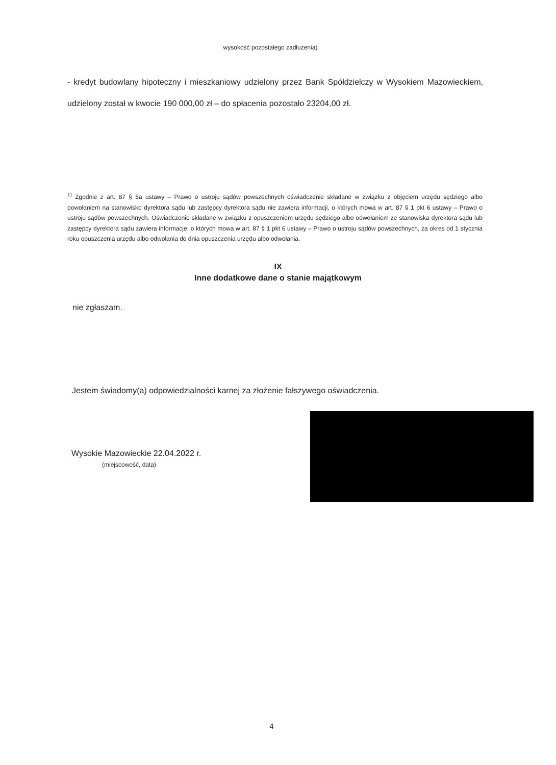wysokość pozostałego zadłużenia)
- kredyt budowlany hipoteczny i mieszkaniowy udzielony przez Bank Spółdzielczy w Wysokiem Mazowieckiem, udzielony został w kwocie 190 000,00 zł – do spłacenia pozostało 23204,00 zł.
<sup>1)</sup> Zgodnie z art. 87 § 5a ustawy – Prawo o ustroju sądów powszechnych oświadczenie składane w związku z objęciem urzędu sędziego albo powołaniem na stanowisko dyrektora sądu lub zastępcy dyrektora sądu nie zawiera informacji, o których mowa w art. 87 § 1 pkt 6 ustawy – Prawo o ustroju sądów powszechnych. Oświadczenie składane w związku z opuszczeniem urzędu sędziego albo odwołaniem ze stanowiska dyrektora sądu lub zastępcy dyrektora sądu zawiera informacje, o których mowa w art. 87 § 1 pkt 6 ustawy – Prawo o ustroju sądów powszechnych, za okres od 1 stycznia roku opuszczenia urzędu albo odwołania do dnia opuszczenia urzędu albo odwołania.
IX
Inne dodatkowe dane o stanie majątkowym
nie zgłaszam.
Jestem świadomy(a) odpowiedzialności karnej za złożenie fałszywego oświadczenia.
Wysokie Mazowieckie 22.04.2022 r.
(miejscowość, data)
4